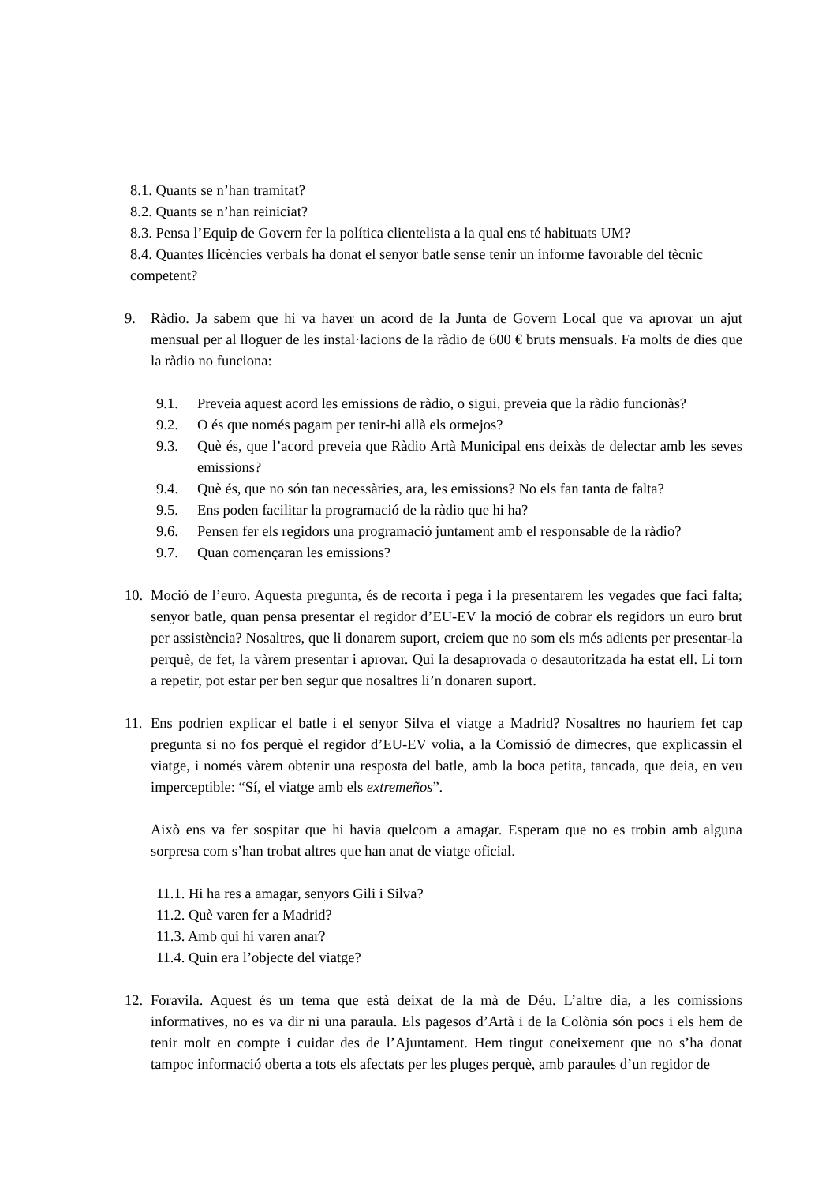8.1. Quants se n’han tramitat?
8.2. Quants se n’han reiniciat?
8.3. Pensa l’Equip de Govern fer la política clientelista a la qual ens té habituats UM?
8.4. Quantes llicències verbals ha donat el senyor batle sense tenir un informe favorable del tècnic competent?
9. Ràdio. Ja sabem que hi va haver un acord de la Junta de Govern Local que va aprovar un ajut mensual per al lloguer de les instal·lacions de la ràdio de 600 € bruts mensuals. Fa molts de dies que la ràdio no funciona:
9.1. Preveia aquest acord les emissions de ràdio, o sigui, preveia que la ràdio funcionàs?
9.2. O és que només pagam per tenir-hi allà els ormejos?
9.3. Què és, que l’acord preveia que Ràdio Artà Municipal ens deixàs de delectar amb les seves emissions?
9.4. Què és, que no són tan necessàries, ara, les emissions? No els fan tanta de falta?
9.5. Ens poden facilitar la programació de la ràdio que hi ha?
9.6. Pensen fer els regidors una programació juntament amb el responsable de la ràdio?
9.7. Quan començaran les emissions?
10.
Moció de l’euro. Aquesta pregunta, és de recorta i pega i la presentarem les vegades que faci falta; senyor batle, quan pensa presentar el regidor d’EU-EV la moció de cobrar els regidors un euro brut per assistència? Nosaltres, que li donarem suport, creiem que no som els més adients per presentar-la perquè, de fet, la vàrem presentar i aprovar. Qui la desaprovada o desautoritzada ha estat ell. Li torn a repetir, pot estar per ben segur que nosaltres li’n donaren suport.
11.
Ens podrien explicar el batle i el senyor Silva el viatge a Madrid? Nosaltres no hauríem fet cap pregunta si no fos perquè el regidor d’EU-EV volia, a la Comissió de dimecres, que explicassin el viatge, i només vàrem obtenir una resposta del batle, amb la boca petita, tancada, que deia, en veu imperceptible: “Sí, el viatge amb els extremeños”.
Això ens va fer sospitar que hi havia quelcom a amagar. Esperam que no es trobin amb alguna sorpresa com s’han trobat altres que han anat de viatge oficial.
11.1. Hi ha res a amagar, senyors Gili i Silva?
11.2. Què varen fer a Madrid?
11.3. Amb qui hi varen anar?
11.4. Quin era l’objecte del viatge?
12.
Foravila. Aquest és un tema que està deixat de la mà de Déu. L’altre dia, a les comissions informatives, no es va dir ni una paraula. Els pagesos d’Artà i de la Colònia són pocs i els hem de tenir molt en compte i cuidar des de l’Ajuntament. Hem tingut coneixement que no s’ha donat tampoc informació oberta a tots els afectats per les pluges perquè, amb paraules d’un regidor de